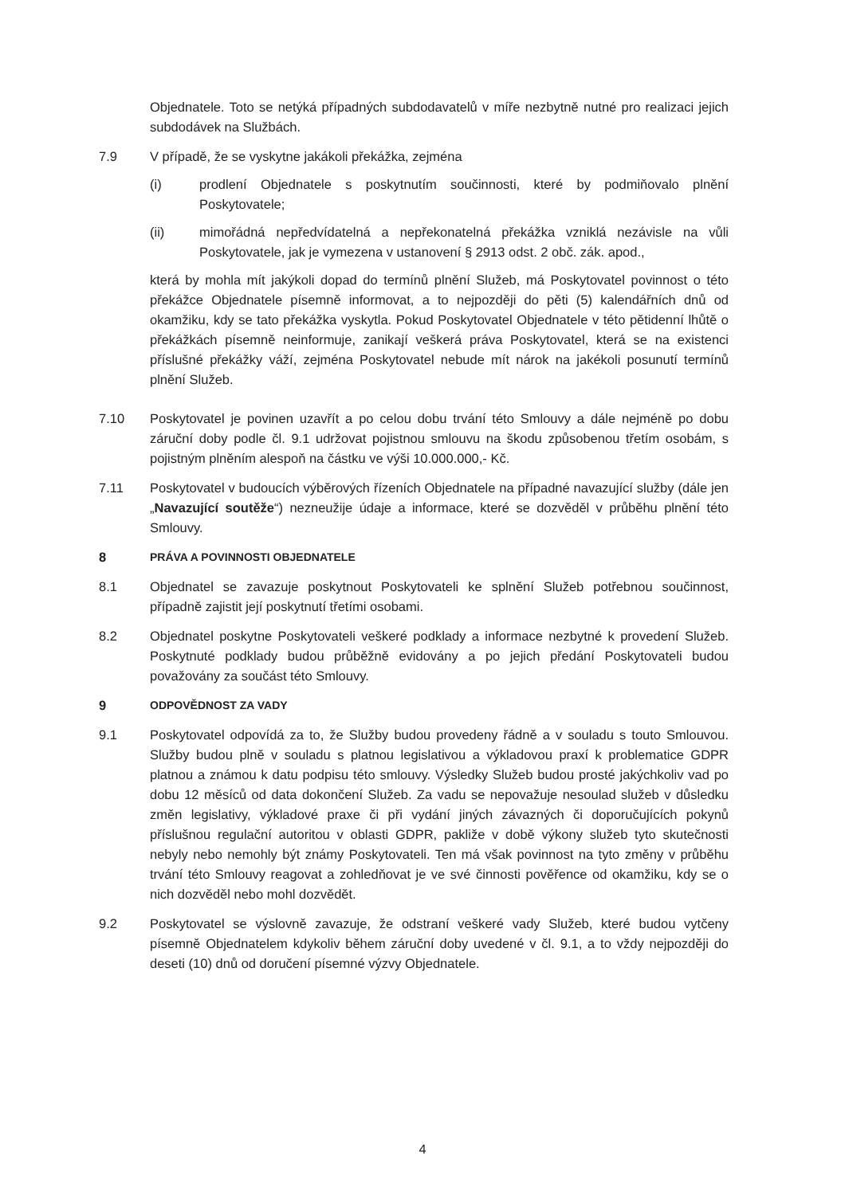Objednatele. Toto se netýká případných subdodavatelů v míře nezbytně nutné pro realizaci jejich subdodávek na Službách.
7.9 V případě, že se vyskytne jakákoli překážka, zejména
(i) prodlení Objednatele s poskytnutím součinnosti, které by podmiňovalo plnění Poskytovatele;
(ii) mimořádná nepředvídatelná a nepřekonatelná překážka vzniklá nezávisle na vůli Poskytovatele, jak je vymezena v ustanovení § 2913 odst. 2 obč. zák. apod.,
která by mohla mít jakýkoli dopad do termínů plnění Služeb, má Poskytovatel povinnost o této překážce Objednatele písemně informovat, a to nejpozději do pěti (5) kalendářních dnů od okamžiku, kdy se tato překážka vyskytla. Pokud Poskytovatel Objednatele v této pětidenní lhůtě o překážkách písemně neinformuje, zanikají veškerá práva Poskytovatel, která se na existenci příslušné překážky váží, zejména Poskytovatel nebude mít nárok na jakékoli posunutí termínů plnění Služeb.
7.10 Poskytovatel je povinen uzavřít a po celou dobu trvání této Smlouvy a dále nejméně po dobu záruční doby podle čl. 9.1 udržovat pojistnou smlouvu na škodu způsobenou třetím osobám, s pojistným plněním alespoň na částku ve výši 10.000.000,- Kč.
7.11 Poskytovatel v budoucích výběrových řízeních Objednatele na případné navazující služby (dále jen „Navazující soutěže“) nezneužije údaje a informace, které se dozvěděl v průběhu plnění této Smlouvy.
8
PRÁVA A POVINNOSTI OBJEDNATELE
8.1 Objednatel se zavazuje poskytnout Poskytovateli ke splnění Služeb potřebnou součinnost, případně zajistit její poskytnutí třetími osobami.
8.2 Objednatel poskytne Poskytovateli veškeré podklady a informace nezbytné k provedení Služeb. Poskytnuté podklady budou průběžně evidovány a po jejich předání Poskytovateli budou považovány za součást této Smlouvy.
9
ODPOVĚDNOST ZA VADY
9.1 Poskytovatel odpovídá za to, že Služby budou provedeny řádně a v souladu s touto Smlouvou. Služby budou plně v souladu s platnou legislativou a výkladovou praxí k problematice GDPR platnou a známou k datu podpisu této smlouvy. Výsledky Služeb budou prosté jakýchkoliv vad po dobu 12 měsíců od data dokončení Služeb. Za vadu se nepovažuje nesoulad služeb v důsledku změn legislativy, výkladové praxe či při vydání jiných závazných či doporučujících pokynů příslušnou regulační autoritou v oblasti GDPR, pakliže v době výkony služeb tyto skutečnosti nebyly nebo nemohly být známy Poskytovateli. Ten má však povinnost na tyto změny v průběhu trvání této Smlouvy reagovat a zohledňovat je ve své činnosti pověřence od okamžiku, kdy se o nich dozvěděl nebo mohl dozvědět.
9.2 Poskytovatel se výslovně zavazuje, že odstraní veškeré vady Služeb, které budou vytčeny písemně Objednatelem kdykoliv během záruční doby uvedené v čl. 9.1, a to vždy nejpozději do deseti (10) dnů od doručení písemné výzvy Objednatele.
4